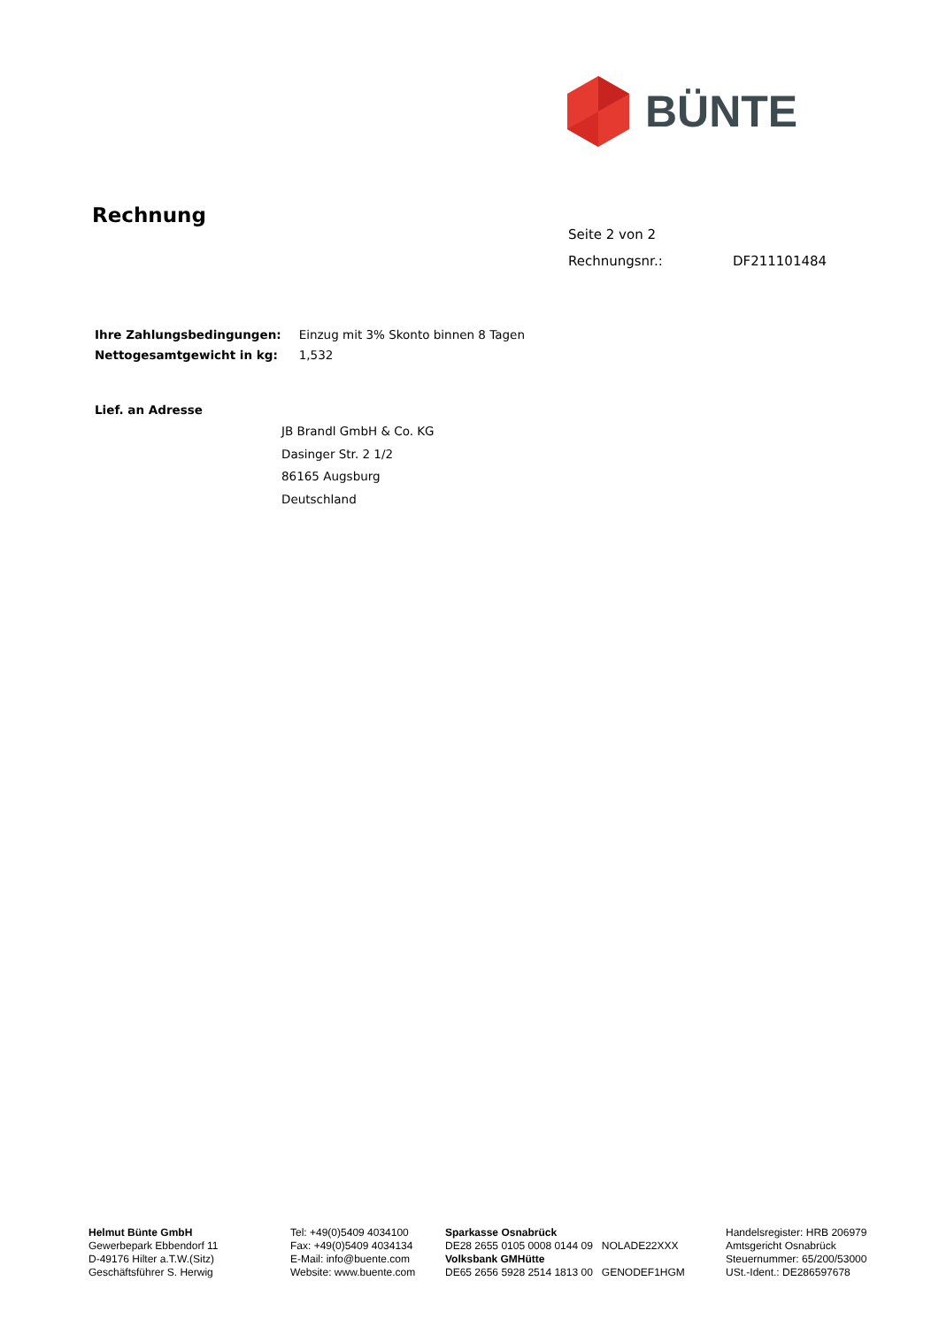BÜNTE
Rechnung
Seite 2 von 2
Rechnungsnr.: DF211101484
| Ihre Zahlungsbedingungen: | Einzug mit 3% Skonto binnen 8 Tagen |
| Nettogesamtgewicht in kg: | 1,532 |
Lief. an Adresse
JB Brandl GmbH & Co. KG
Dasinger Str. 2 1/2
86165 Augsburg
Deutschland
Helmut Bünte GmbH
Gewerbepark Ebbendorf 11
D-49176 Hilter a.T.W.(Sitz)
Geschäftsführer S. Herwig
Tel: +49(0)5409 4034100
Fax: +49(0)5409 4034134
E-Mail: info@buente.com
Website: www.buente.com
Sparkasse Osnabrück
DE28 2655 0105 0008 0144 09 NOLADE22XXX
Volksbank GMHütte
DE65 2656 5928 2514 1813 00 GENODEF1HGM
Handelsregister: HRB 206979
Amtsgericht Osnabrück
Steuernummer: 65/200/53000
USt.-Ident.: DE286597678